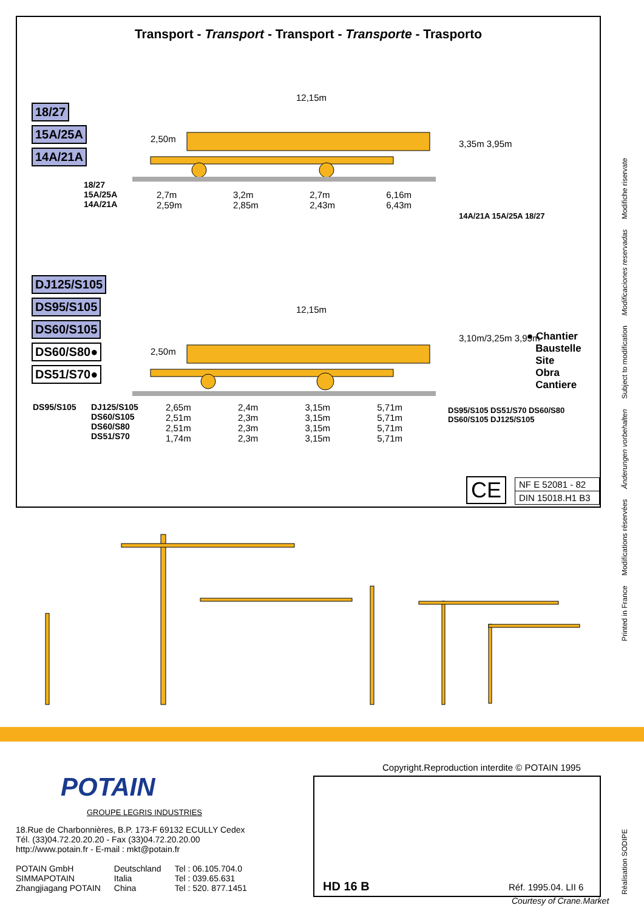Transport - Transport - Transport - Transporte - Trasporto
18/27 15A/25A 14A/21A
18/27
15A/25A
14A/21A
2,7m
2,59m 3,2m
2,85m 2,7m
2,43m 6,16m
6,43m
12,15m
2,50m 3,35m 3,95m
14A/21A 15A/25A 18/27
DJ125/S105 DS95/S105 DS60/S105 DS60/S80● DS51/S70●
12,15m
2,50m
3,10m/3,25m 3,95m
DS95/S105
DJ125/S105
DS60/S105
DS60/S80
DS51/S70
2,65m
2,51m
2,51m
1,74m 2,4m
2,3m
2,3m
2,3m 3,15m
3,15m
3,15m
3,15m 5,71m
5,71m
5,71m
5,71m
DS95/S105 DS51/S70 DS60/S80 DS60/S105 DJ125/S105
● Chantier
Baustelle
Site
Obra
Cantiere
CE
NF E 52081 - 82
DIN 15018.H1 B3
Printed in France Modifications réservées Änderungen vorbehalten Subject to modification Modificaciones reservadas Modifiche riservate
POTAIN
GROUPE LEGRIS INDUSTRIES
18.Rue de Charbonnières, B.P. 173-F 69132 ECULLY Cedex
Tél. (33)04.72.20.20.20 - Fax (33)04.72.20.20.00
http://www.potain.fr - E-mail : mkt@potain.fr
POTAIN GmbH
SIMMAPOTAIN
Zhangjiagang POTAIN
Deutschland
Italia
China
Tel : 06.105.704.0
Tel : 039.65.631
Tel : 520. 877.1451
Copyright.Reproduction interdite © POTAIN 1995
HD 16 B Réf. 1995.04. LII 6
Courtesy of Crane.Market
Réalisation SODIPE